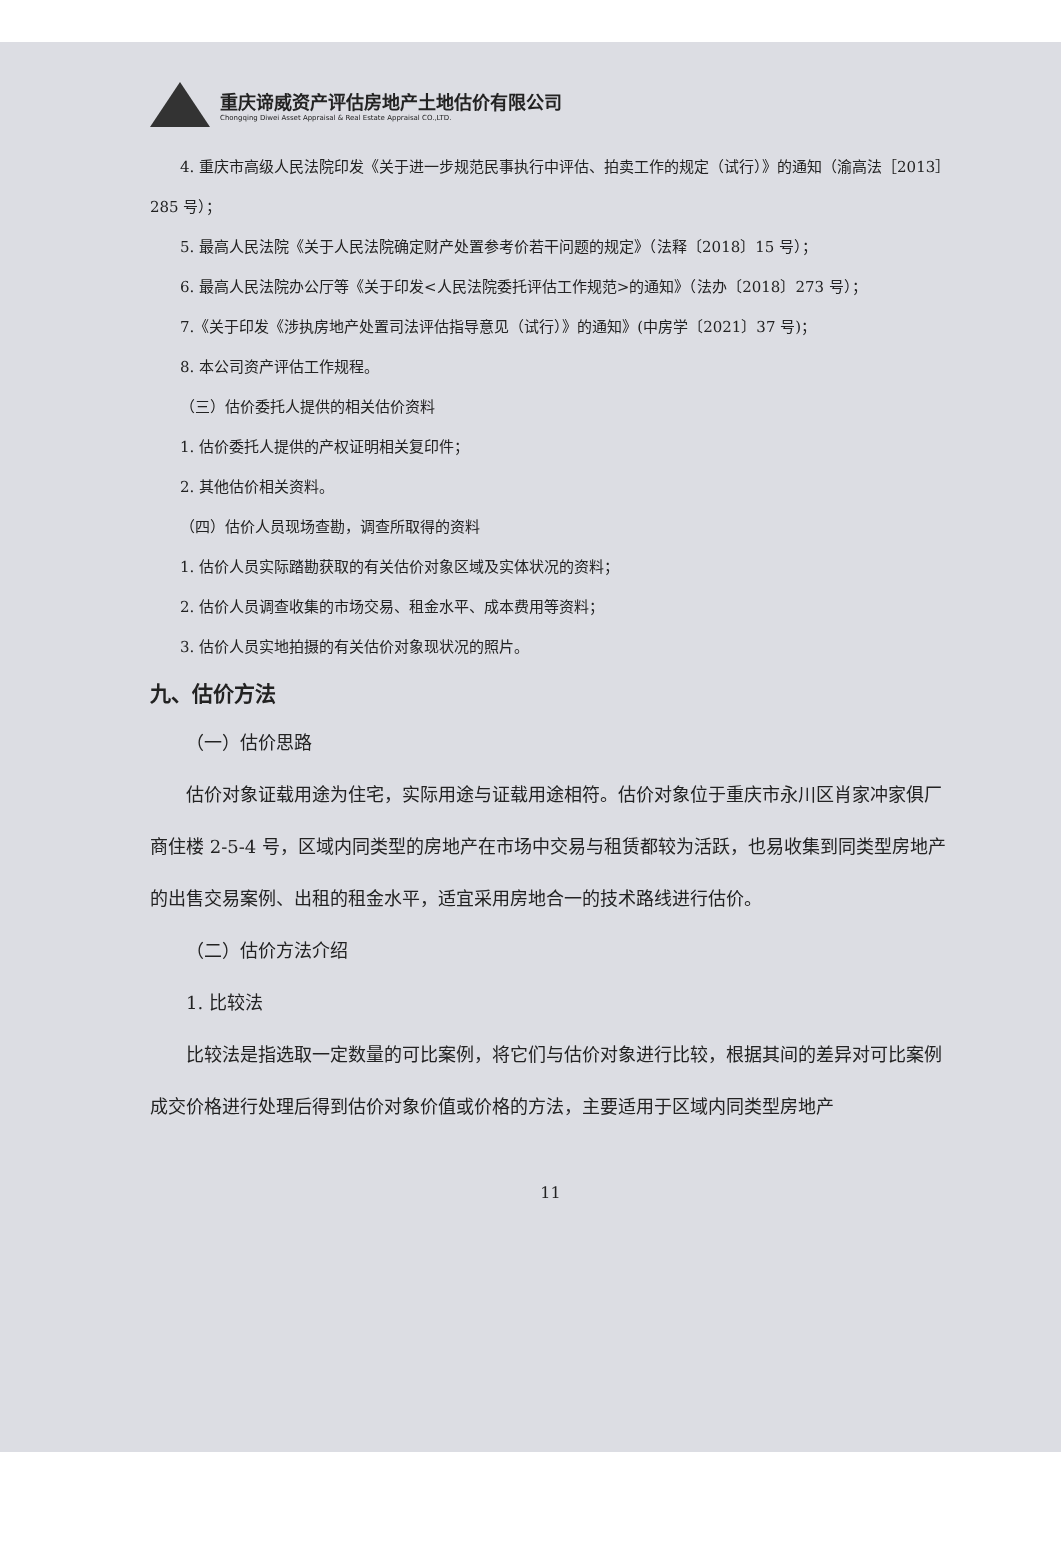重庆谛威资产评估房地产土地估价有限公司
Chongqing Diwei Asset Appraisal & Real Estate Appraisal CO.,LTD.
4. 重庆市高级人民法院印发《关于进一步规范民事执行中评估、拍卖工作的规定（试行）》的通知（渝高法［2013］285 号）；
5. 最高人民法院《关于人民法院确定财产处置参考价若干问题的规定》（法释〔2018〕15 号）；
6. 最高人民法院办公厅等《关于印发<人民法院委托评估工作规范>的通知》（法办〔2018〕273 号）；
7.《关于印发《涉执房地产处置司法评估指导意见（试行）》的通知》(中房学〔2021〕37 号)；
8. 本公司资产评估工作规程。
（三）估价委托人提供的相关估价资料
1. 估价委托人提供的产权证明相关复印件；
2. 其他估价相关资料。
（四）估价人员现场查勘，调查所取得的资料
1. 估价人员实际踏勘获取的有关估价对象区域及实体状况的资料；
2. 估价人员调查收集的市场交易、租金水平、成本费用等资料；
3. 估价人员实地拍摄的有关估价对象现状况的照片。
九、估价方法
（一）估价思路
估价对象证载用途为住宅，实际用途与证载用途相符。估价对象位于重庆市永川区肖家冲家俱厂商住楼 2-5-4 号，区域内同类型的房地产在市场中交易与租赁都较为活跃，也易收集到同类型房地产的出售交易案例、出租的租金水平，适宜采用房地合一的技术路线进行估价。
（二）估价方法介绍
1. 比较法
比较法是指选取一定数量的可比案例，将它们与估价对象进行比较，根据其间的差异对可比案例成交价格进行处理后得到估价对象价值或价格的方法，主要适用于区域内同类型房地产
11